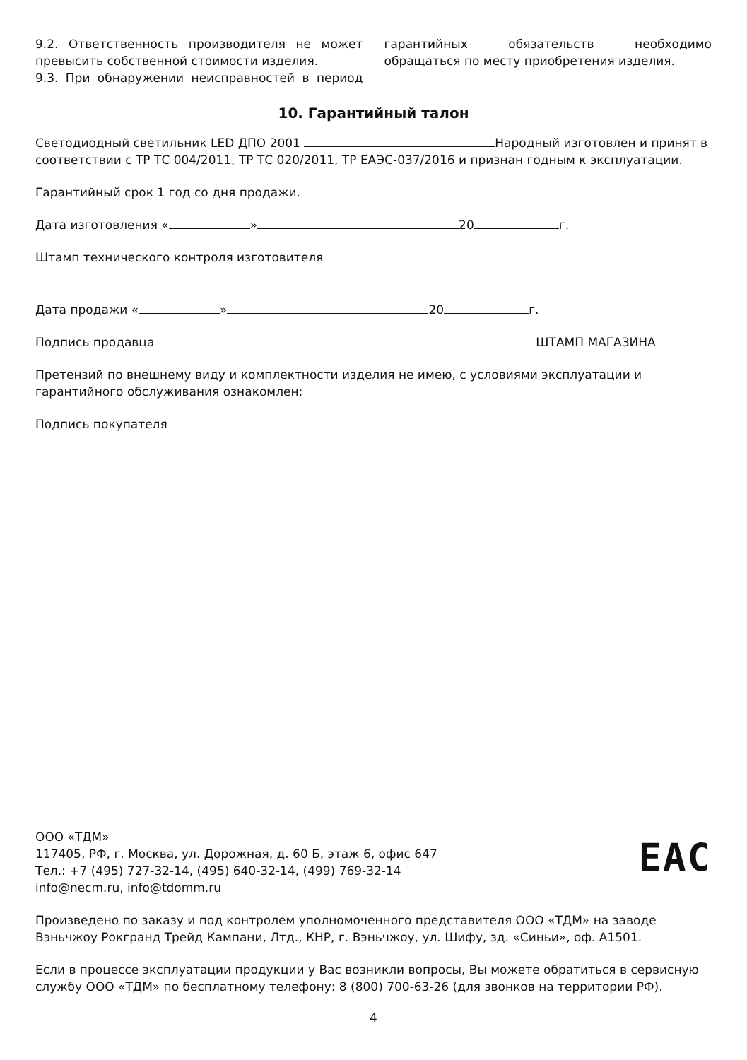9.2. Ответственность производителя не может превысить собственной стоимости изделия.
9.3. При обнаружении неисправностей в период гарантийных обязательств необходимо обращаться по месту приобретения изделия.
10. Гарантийный талон
Светодиодный светильник LED ДПО 2001 Народный изготовлен и принят в соответствии с ТР ТС 004/2011, ТР ТС 020/2011, ТР ЕАЭС-037/2016 и признан годным к эксплуатации.
Гарантийный срок 1 год со дня продажи.
Дата изготовления « » 20 г.
Штамп технического контроля изготовителя
Дата продажи « » 20 г.
Подпись продавца ШТАМП МАГАЗИНА
Претензий по внешнему виду и комплектности изделия не имею, с условиями эксплуатации и гарантийного обслуживания ознакомлен:
Подпись покупателя
ООО «ТДМ»
117405, РФ, г. Москва, ул. Дорожная, д. 60 Б, этаж 6, офис 647
Тел.: +7 (495) 727-32-14, (495) 640-32-14, (499) 769-32-14
info@necm.ru, info@tdomm.ru
EAC
Произведено по заказу и под контролем уполномоченного представителя ООО «ТДМ» на заводе Вэньчжоу Рокгранд Трейд Кампани, Лтд., КНР, г. Вэньчжоу, ул. Шифу, зд. «Синьи», оф. А1501.
Если в процессе эксплуатации продукции у Вас возникли вопросы, Вы можете обратиться в сервисную службу ООО «ТДМ» по бесплатному телефону: 8 (800) 700-63-26 (для звонков на территории РФ).
4